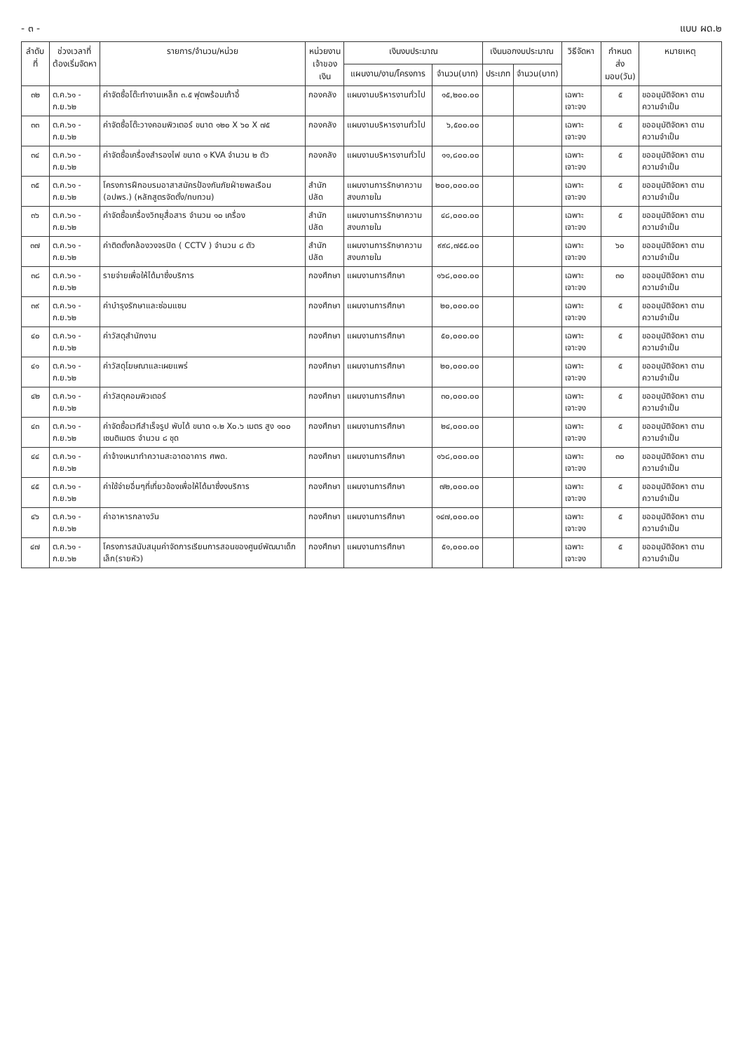- ๓ - แบบ ผด.๒
| ลำดับที่ | ช่วงเวลาที่ ต้องเริ่มจัดหา | รายการ/จำนวน/หน่วย | หน่วยงาน เจ้าของเงิน | เงินงบประมาณ | | เงินนอกงบประมาณ | | วิธีจัดหา | กำหนดส่ง มอบ(วัน) | หมายเหตุ |
| --- | --- | --- | --- | --- | --- | --- | --- | --- | --- | --- |
| | | | | แผนงาน/งาน/โครงการ | จำนวน(บาท) | ประเภท | จำนวน(บาท) | | | |
| ๓๒ | ต.ค.๖๑ - ก.ย.๖๒ | ค่าจัดซื้อโต๊ะทำงานเหล็ก ๓.๕ ฟุตพร้อมเก้าอี้ | กองคลัง | แผนงานบริหารงานทั่วไป | ๑๕,๒๐๐.๐๐ | | | เฉพาะเจาะจง | ๕ | ขออนุมัติจัดหา ตามความจำเป็น |
| ๓๓ | ต.ค.๖๑ - ก.ย.๖๒ | ค่าจัดซื้อโต๊ะวางคอมพิวเตอร์ ขนาด ๑๒๐ X ๖๐ X ๗๕ | กองคลัง | แผนงานบริหารงานทั่วไป | ๖,๕๐๐.๐๐ | | | เฉพาะเจาะจง | ๕ | ขออนุมัติจัดหา ตามความจำเป็น |
| ๓๔ | ต.ค.๖๑ - ก.ย.๖๒ | ค่าจัดซื้อเครื่องสำรองไฟ ขนาด ๑ KVA จำนวน ๒ ตัว | กองคลัง | แผนงานบริหารงานทั่วไป | ๑๑,๘๐๐.๐๐ | | | เฉพาะเจาะจง | ๕ | ขออนุมัติจัดหา ตามความจำเป็น |
| ๓๕ | ต.ค.๖๑ - ก.ย.๖๒ | โครงการฝึกอบรมอาสาสมัครป้องกันภัยฝ่ายพลเรือน (อปพร.) (หลักสูตรจัดตั้ง/ทบทวน) | สำนักปลัด | แผนงานการรักษาความสงบภายใน | ๒๐๐,๐๐๐.๐๐ | | | เฉพาะเจาะจง | ๕ | ขออนุมัติจัดหา ตามความจำเป็น |
| ๓๖ | ต.ค.๖๑ - ก.ย.๖๒ | ค่าจัดซื้อเครื่องวิทยุสื่อสาร จำนวน ๑๐ เครื่อง | สำนักปลัด | แผนงานการรักษาความสงบภายใน | ๔๘,๐๐๐.๐๐ | | | เฉพาะเจาะจง | ๕ | ขออนุมัติจัดหา ตามความจำเป็น |
| ๓๗ | ต.ค.๖๑ - ก.ย.๖๒ | ค่าติดตั้งกล้องวงจรปิด ( CCTV ) จำนวน ๘ ตัว | สำนักปลัด | แผนงานการรักษาความสงบภายใน | ๙๙๘,๗๕๕.๐๐ | | | เฉพาะเจาะจง | ๖๐ | ขออนุมัติจัดหา ตามความจำเป็น |
| ๓๘ | ต.ค.๖๑ - ก.ย.๖๒ | รายจ่ายเพื่อให้ได้มาซึ่งบริการ | กองศึกษา | แผนงานการศึกษา | ๑๖๘,๐๐๐.๐๐ | | | เฉพาะเจาะจง | ๓๐ | ขออนุมัติจัดหา ตามความจำเป็น |
| ๓๙ | ต.ค.๖๑ - ก.ย.๖๒ | ค่าบำรุงรักษาและซ่อมแซม | กองศึกษา | แผนงานการศึกษา | ๒๐,๐๐๐.๐๐ | | | เฉพาะเจาะจง | ๕ | ขออนุมัติจัดหา ตามความจำเป็น |
| ๔๐ | ต.ค.๖๑ - ก.ย.๖๒ | ค่าวัสดุสำนักงาน | กองศึกษา | แผนงานการศึกษา | ๕๐,๐๐๐.๐๐ | | | เฉพาะเจาะจง | ๕ | ขออนุมัติจัดหา ตามความจำเป็น |
| ๔๑ | ต.ค.๖๑ - ก.ย.๖๒ | ค่าวัสดุโฆษณาและเผยแพร่ | กองศึกษา | แผนงานการศึกษา | ๒๐,๐๐๐.๐๐ | | | เฉพาะเจาะจง | ๕ | ขออนุมัติจัดหา ตามความจำเป็น |
| ๔๒ | ต.ค.๖๑ - ก.ย.๖๒ | ค่าวัสดุคอมพิวเตอร์ | กองศึกษา | แผนงานการศึกษา | ๓๐,๐๐๐.๐๐ | | | เฉพาะเจาะจง | ๕ | ขออนุมัติจัดหา ตามความจำเป็น |
| ๔๓ | ต.ค.๖๑ - ก.ย.๖๒ | ค่าจัดซื้อเวทีสำเร็จรูป พับได้ ขนาด ๑.๒ X๐.๖ เมตร สูง ๑๐๐ เซนติเมตร จำนวน ๘ ชุด | กองศึกษา | แผนงานการศึกษา | ๒๔,๐๐๐.๐๐ | | | เฉพาะเจาะจง | ๕ | ขออนุมัติจัดหา ตามความจำเป็น |
| ๔๔ | ต.ค.๖๑ - ก.ย.๖๒ | ค่าจ้างเหมาทำความสะอาดอาคาร ศพด. | กองศึกษา | แผนงานการศึกษา | ๑๖๘,๐๐๐.๐๐ | | | เฉพาะเจาะจง | ๓๐ | ขออนุมัติจัดหา ตามความจำเป็น |
| ๔๕ | ต.ค.๖๑ - ก.ย.๖๒ | ค่าใช้จ่ายอื่นๆที่เกี่ยวข้องเพื่อให้ได้มาซึ่งงบริการ | กองศึกษา | แผนงานการศึกษา | ๗๒,๐๐๐.๐๐ | | | เฉพาะเจาะจง | ๕ | ขออนุมัติจัดหา ตามความจำเป็น |
| ๔๖ | ต.ค.๖๑ - ก.ย.๖๒ | ค่าอาหารกลางวัน | กองศึกษา | แผนงานการศึกษา | ๑๔๗,๐๐๐.๐๐ | | | เฉพาะเจาะจง | ๕ | ขออนุมัติจัดหา ตามความจำเป็น |
| ๔๗ | ต.ค.๖๑ - ก.ย.๖๒ | โครงการสนับสนุนค่าจัดการเรียนการสอนของศูนย์พัฒนาเด็กเล็ก(รายหัว) | กองศึกษา | แผนงานการศึกษา | ๕๑,๐๐๐.๐๐ | | | เฉพาะเจาะจง | ๕ | ขออนุมัติจัดหา ตามความจำเป็น |